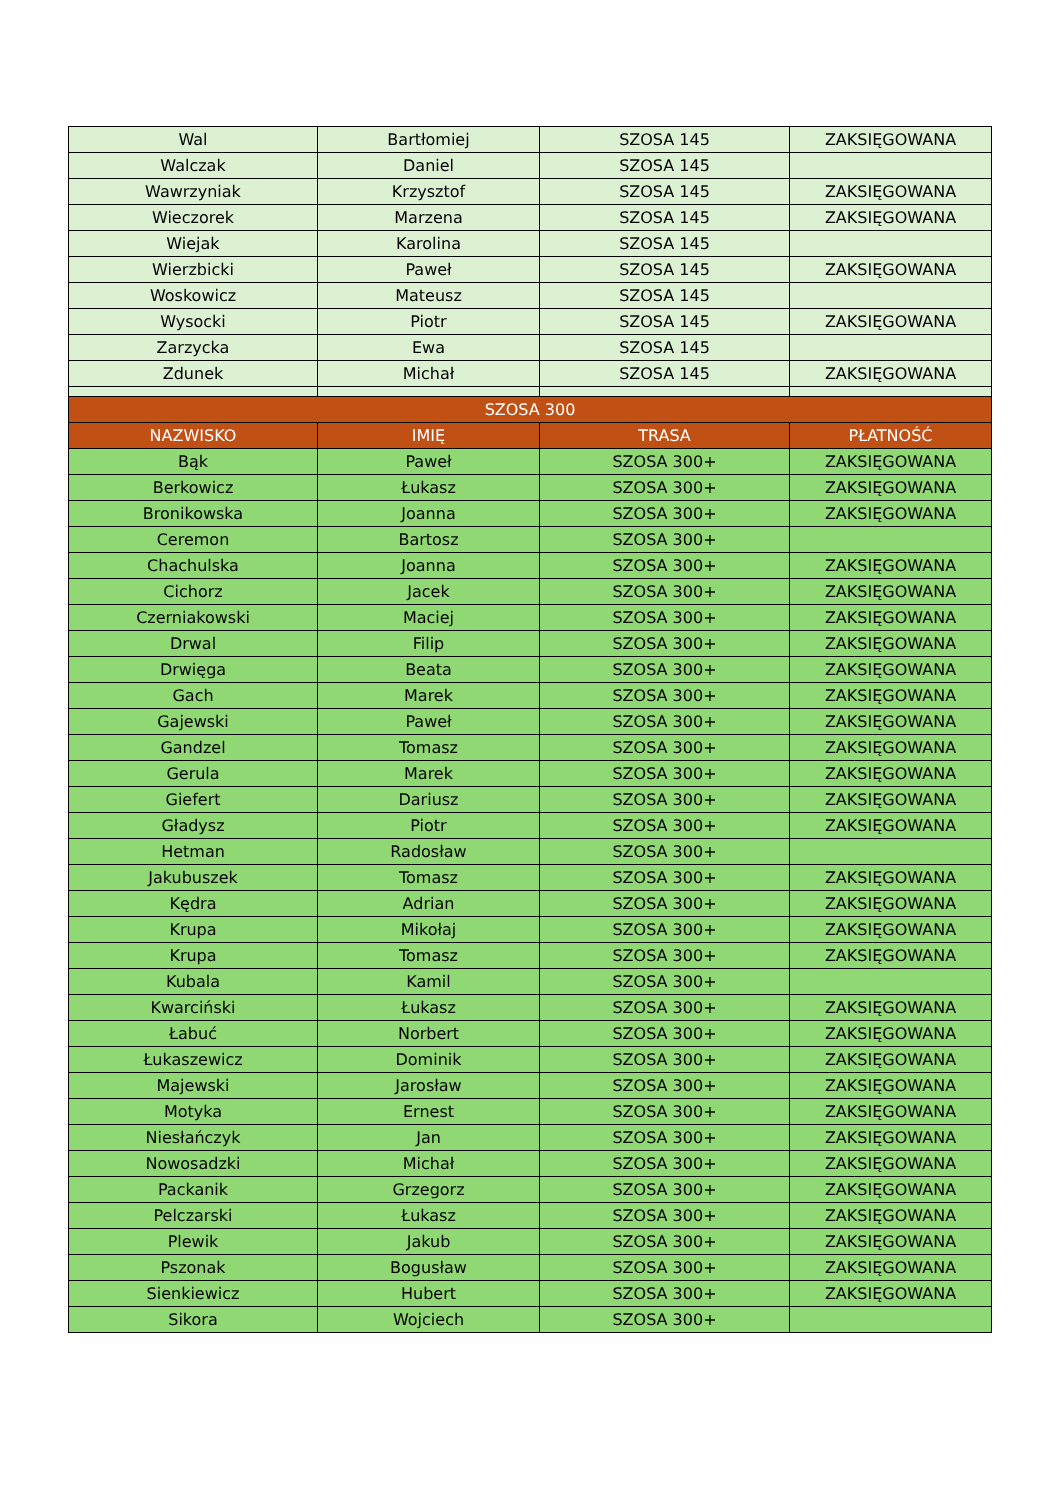| Wal | Bartłomiej | SZOSA 145 | ZAKSIĘGOWANA |
| Walczak | Daniel | SZOSA 145 | |
| Wawrzyniak | Krzysztof | SZOSA 145 | ZAKSIĘGOWANA |
| Wieczorek | Marzena | SZOSA 145 | ZAKSIĘGOWANA |
| Wiejak | Karolina | SZOSA 145 | |
| Wierzbicki | Paweł | SZOSA 145 | ZAKSIĘGOWANA |
| Woskowicz | Mateusz | SZOSA 145 | |
| Wysocki | Piotr | SZOSA 145 | ZAKSIĘGOWANA |
| Zarzycka | Ewa | SZOSA 145 | |
| Zdunek | Michał | SZOSA 145 | ZAKSIĘGOWANA |
| SZOSA 300 | | | |
| NAZWISKO | IMIĘ | TRASA | PŁATNOŚĆ |
| Bąk | Paweł | SZOSA 300+ | ZAKSIĘGOWANA |
| Berkowicz | Łukasz | SZOSA 300+ | ZAKSIĘGOWANA |
| Bronikowska | Joanna | SZOSA 300+ | ZAKSIĘGOWANA |
| Ceremon | Bartosz | SZOSA 300+ | |
| Chachulska | Joanna | SZOSA 300+ | ZAKSIĘGOWANA |
| Cichorz | Jacek | SZOSA 300+ | ZAKSIĘGOWANA |
| Czerniakowski | Maciej | SZOSA 300+ | ZAKSIĘGOWANA |
| Drwal | Filip | SZOSA 300+ | ZAKSIĘGOWANA |
| Drwięga | Beata | SZOSA 300+ | ZAKSIĘGOWANA |
| Gach | Marek | SZOSA 300+ | ZAKSIĘGOWANA |
| Gajewski | Paweł | SZOSA 300+ | ZAKSIĘGOWANA |
| Gandzel | Tomasz | SZOSA 300+ | ZAKSIĘGOWANA |
| Gerula | Marek | SZOSA 300+ | ZAKSIĘGOWANA |
| Giefert | Dariusz | SZOSA 300+ | ZAKSIĘGOWANA |
| Gładysz | Piotr | SZOSA 300+ | ZAKSIĘGOWANA |
| Hetman | Radosław | SZOSA 300+ | |
| Jakubuszek | Tomasz | SZOSA 300+ | ZAKSIĘGOWANA |
| Kędra | Adrian | SZOSA 300+ | ZAKSIĘGOWANA |
| Krupa | Mikołaj | SZOSA 300+ | ZAKSIĘGOWANA |
| Krupa | Tomasz | SZOSA 300+ | ZAKSIĘGOWANA |
| Kubala | Kamil | SZOSA 300+ | |
| Kwarciński | Łukasz | SZOSA 300+ | ZAKSIĘGOWANA |
| Łabuć | Norbert | SZOSA 300+ | ZAKSIĘGOWANA |
| Łukaszewicz | Dominik | SZOSA 300+ | ZAKSIĘGOWANA |
| Majewski | Jarosław | SZOSA 300+ | ZAKSIĘGOWANA |
| Motyka | Ernest | SZOSA 300+ | ZAKSIĘGOWANA |
| Niesłańczyk | Jan | SZOSA 300+ | ZAKSIĘGOWANA |
| Nowosadzki | Michał | SZOSA 300+ | ZAKSIĘGOWANA |
| Packanik | Grzegorz | SZOSA 300+ | ZAKSIĘGOWANA |
| Pelczarski | Łukasz | SZOSA 300+ | ZAKSIĘGOWANA |
| Plewik | Jakub | SZOSA 300+ | ZAKSIĘGOWANA |
| Pszonak | Bogusław | SZOSA 300+ | ZAKSIĘGOWANA |
| Sienkiewicz | Hubert | SZOSA 300+ | ZAKSIĘGOWANA |
| Sikora | Wojciech | SZOSA 300+ | |